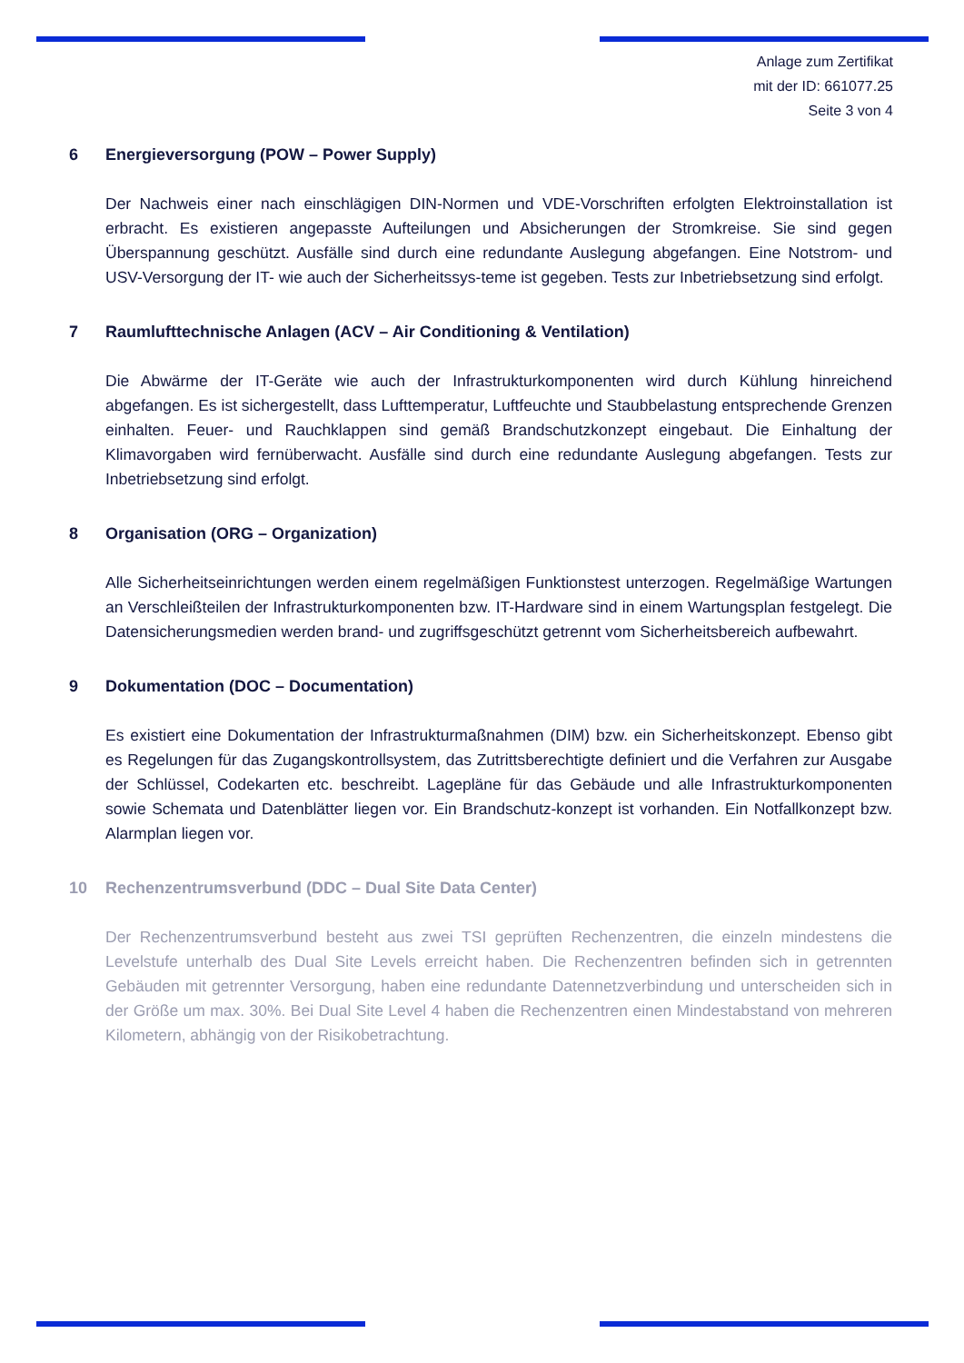Anlage zum Zertifikat
mit der ID: 661077.25
Seite 3 von 4
6 Energieversorgung (POW – Power Supply)
Der Nachweis einer nach einschlägigen DIN-Normen und VDE-Vorschriften erfolgten Elektroinstallation ist erbracht. Es existieren angepasste Aufteilungen und Absicherungen der Stromkreise. Sie sind gegen Überspannung geschützt. Ausfälle sind durch eine redundante Auslegung abgefangen. Eine Notstrom- und USV-Versorgung der IT- wie auch der Sicherheitssys-teme ist gegeben. Tests zur Inbetriebsetzung sind erfolgt.
7 Raumlufttechnische Anlagen (ACV – Air Conditioning & Ventilation)
Die Abwärme der IT-Geräte wie auch der Infrastrukturkomponenten wird durch Kühlung hinreichend abgefangen. Es ist sichergestellt, dass Lufttemperatur, Luftfeuchte und Staubbelastung entsprechende Grenzen einhalten. Feuer- und Rauchklappen sind gemäß Brandschutzkonzept eingebaut. Die Einhaltung der Klimavorgaben wird fernüberwacht. Ausfälle sind durch eine redundante Auslegung abgefangen. Tests zur Inbetriebsetzung sind erfolgt.
8 Organisation (ORG – Organization)
Alle Sicherheitseinrichtungen werden einem regelmäßigen Funktionstest unterzogen. Regelmäßige Wartungen an Verschleißteilen der Infrastrukturkomponenten bzw. IT-Hardware sind in einem Wartungsplan festgelegt. Die Datensicherungsmedien werden brand- und zugriffsgeschützt getrennt vom Sicherheitsbereich aufbewahrt.
9 Dokumentation (DOC – Documentation)
Es existiert eine Dokumentation der Infrastrukturmaßnahmen (DIM) bzw. ein Sicherheitskonzept. Ebenso gibt es Regelungen für das Zugangskontrollsystem, das Zutrittsberechtigte definiert und die Verfahren zur Ausgabe der Schlüssel, Codekarten etc. beschreibt. Lagepläne für das Gebäude und alle Infrastrukturkomponenten sowie Schemata und Datenblätter liegen vor. Ein Brandschutz-konzept ist vorhanden. Ein Notfallkonzept bzw. Alarmplan liegen vor.
10 Rechenzentrumsverbund (DDC – Dual Site Data Center)
Der Rechenzentrumsverbund besteht aus zwei TSI geprüften Rechenzentren, die einzeln mindestens die Levelstufe unterhalb des Dual Site Levels erreicht haben. Die Rechenzentren befinden sich in getrennten Gebäuden mit getrennter Versorgung, haben eine redundante Datennetzverbindung und unterscheiden sich in der Größe um max. 30%. Bei Dual Site Level 4 haben die Rechenzentren einen Mindestabstand von mehreren Kilometern, abhängig von der Risikobetrachtung.